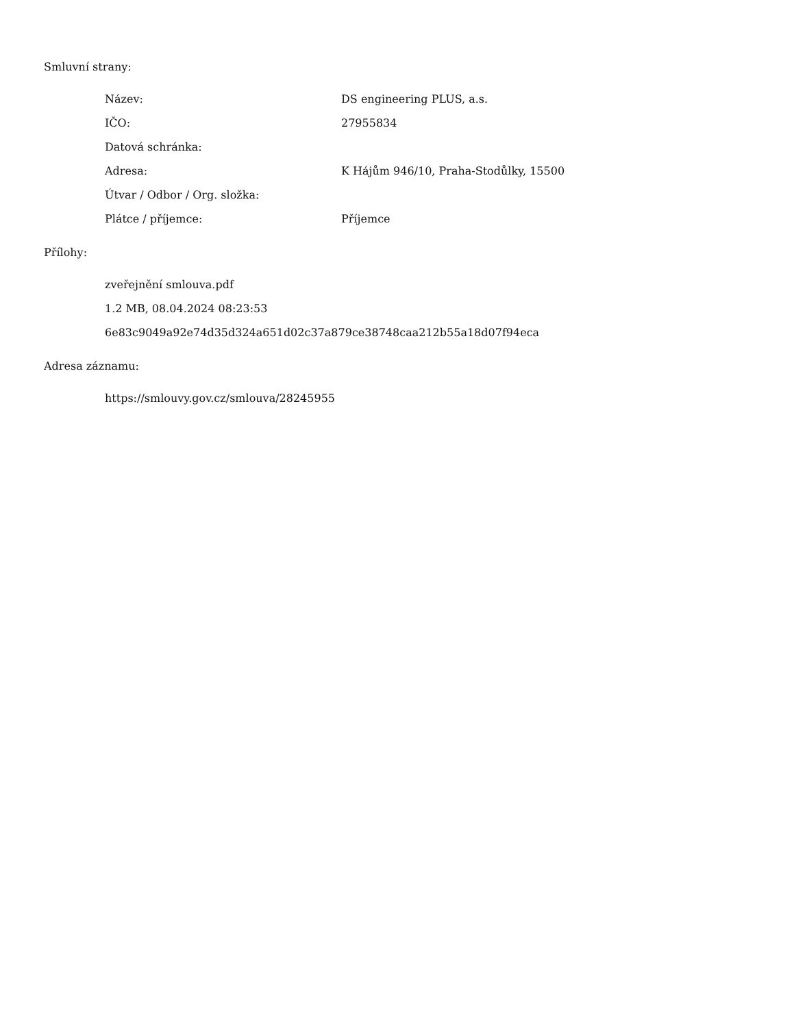Smluvní strany:
| Název: | DS engineering PLUS, a.s. |
| IČO: | 27955834 |
| Datová schránka: | |
| Adresa: | K Hájům 946/10, Praha-Stodůlky, 15500 |
| Útvar / Odbor / Org. složka: | |
| Plátce / příjemce: | Příjemce |
Přílohy:
zveřejnění smlouva.pdf
1.2 MB, 08.04.2024 08:23:53
6e83c9049a92e74d35d324a651d02c37a879ce38748caa212b55a18d07f94eca
Adresa záznamu:
https://smlouvy.gov.cz/smlouva/28245955